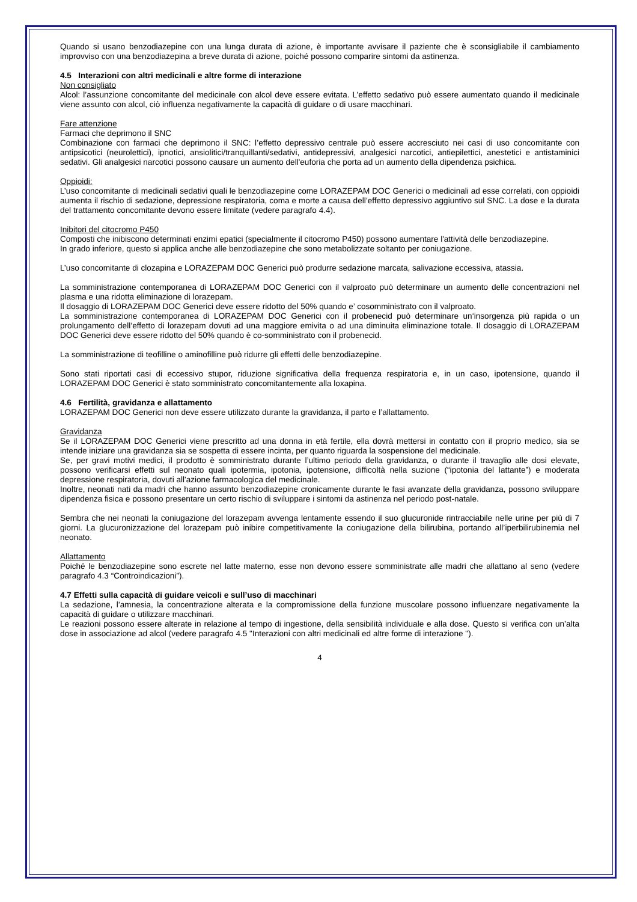Quando si usano benzodiazepine con una lunga durata di azione, è importante avvisare il paziente che è sconsigliabile il cambiamento improvviso con una benzodiazepina a breve durata di azione, poiché possono comparire sintomi da astinenza.
4.5 Interazioni con altri medicinali e altre forme di interazione
Non consigliato
Alcol: l’assunzione concomitante del medicinale con alcol deve essere evitata. L’effetto sedativo può essere aumentato quando il medicinale viene assunto con alcol, ciò influenza negativamente la capacità di guidare o di usare macchinari.
Fare attenzione
Farmaci che deprimono il SNC
Combinazione con farmaci che deprimono il SNC: l’effetto depressivo centrale può essere accresciuto nei casi di uso concomitante con antipsicotici (neurolettici), ipnotici, ansiolitici/tranquillanti/sedativi, antidepressivi, analgesici narcotici, antiepilettici, anestetici e antistaminici sedativi. Gli analgesici narcotici possono causare un aumento dell'euforia che porta ad un aumento della dipendenza psichica.
Oppioidi:
L’uso concomitante di medicinali sedativi quali le benzodiazepine come LORAZEPAM DOC Generici o medicinali ad esse correlati, con oppioidi aumenta il rischio di sedazione, depressione respiratoria, coma e morte a causa dell’effetto depressivo aggiuntivo sul SNC. La dose e la durata del trattamento concomitante devono essere limitate (vedere paragrafo 4.4).
Inibitori del citocromo P450
Composti che inibiscono determinati enzimi epatici (specialmente il citocromo P450) possono aumentare l'attività delle benzodiazepine.
In grado inferiore, questo si applica anche alle benzodiazepine che sono metabolizzate soltanto per coniugazione.
L’uso concomitante di clozapina e LORAZEPAM DOC Generici può produrre sedazione marcata, salivazione eccessiva, atassia.
La somministrazione contemporanea di LORAZEPAM DOC Generici con il valproato può determinare un aumento delle concentrazioni nel plasma e una ridotta eliminazione di lorazepam.
Il dosaggio di LORAZEPAM DOC Generici deve essere ridotto del 50% quando e’ cosomministrato con il valproato.
La somministrazione contemporanea di LORAZEPAM DOC Generici con il probenecid può determinare un‘insorgenza più rapida o un prolungamento dell’effetto di lorazepam dovuti ad una maggiore emivita o ad una diminuita eliminazione totale. Il dosaggio di LORAZEPAM DOC Generici deve essere ridotto del 50% quando è co-somministrato con il probenecid.
La somministrazione di teofilline o aminofilline può ridurre gli effetti delle benzodiazepine.
Sono stati riportati casi di eccessivo stupor, riduzione significativa della frequenza respiratoria e, in un caso, ipotensione, quando il LORAZEPAM DOC Generici è stato somministrato concomitantemente alla loxapina.
4.6 Fertilità, gravidanza e allattamento
LORAZEPAM DOC Generici non deve essere utilizzato durante la gravidanza, il parto e l’allattamento.
Gravidanza
Se il LORAZEPAM DOC Generici viene prescritto ad una donna in età fertile, ella dovrà mettersi in contatto con il proprio medico, sia se intende iniziare una gravidanza sia se sospetta di essere incinta, per quanto riguarda la sospensione del medicinale.
Se, per gravi motivi medici, il prodotto è somministrato durante l’ultimo periodo della gravidanza, o durante il travaglio alle dosi elevate, possono verificarsi effetti sul neonato quali ipotermia, ipotonia, ipotensione, difficoltà nella suzione (“ipotonia del lattante”) e moderata depressione respiratoria, dovuti all'azione farmacologica del medicinale.
Inoltre, neonati nati da madri che hanno assunto benzodiazepine cronicamente durante le fasi avanzate della gravidanza, possono sviluppare dipendenza fisica e possono presentare un certo rischio di sviluppare i sintomi da astinenza nel periodo post-natale.
Sembra che nei neonati la coniugazione del lorazepam avvenga lentamente essendo il suo glucuronide rintracciabile nelle urine per più di 7 giorni. La glucuronizzazione del lorazepam può inibire competitivamente la coniugazione della bilirubina, portando all’iperbilirubinemia nel neonato.
Allattamento
Poiché le benzodiazepine sono escrete nel latte materno, esse non devono essere somministrate alle madri che allattano al seno (vedere paragrafo 4.3 “Controindicazioni”).
4.7 Effetti sulla capacità di guidare veicoli e sull’uso di macchinari
La sedazione, l’amnesia, la concentrazione alterata e la compromissione della funzione muscolare possono influenzare negativamente la capacità di guidare o utilizzare macchinari.
Le reazioni possono essere alterate in relazione al tempo di ingestione, della sensibilità individuale e alla dose. Questo si verifica con un’alta dose in associazione ad alcol (vedere paragrafo 4.5 "Interazioni con altri medicinali ed altre forme di interazione ").
4